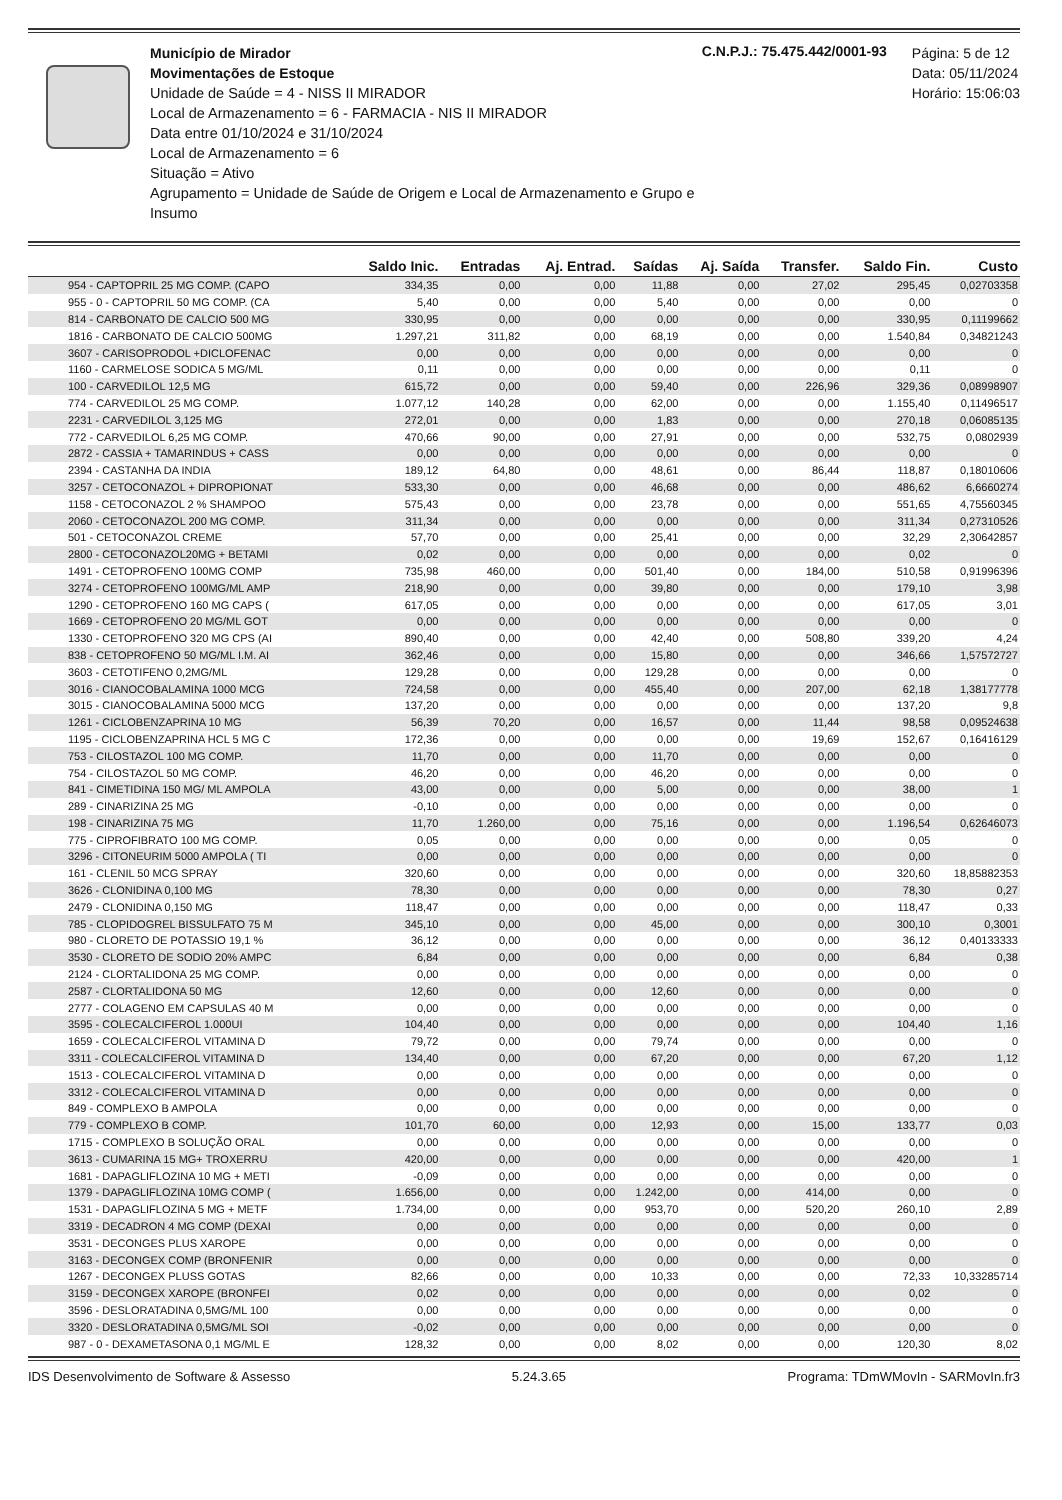Município de Mirador
Movimentações de Estoque
Unidade de Saúde = 4 - NISS II MIRADOR
Local de Armazenamento = 6 - FARMACIA - NIS II MIRADOR
Data entre 01/10/2024 e 31/10/2024
Local de Armazenamento = 6
Situação = Ativo
Agrupamento = Unidade de Saúde de Origem e Local de Armazenamento e Grupo e Insumo
C.N.P.J.: 75.475.442/0001-93
Página: 5 de 12
Data: 05/11/2024
Horário: 15:06:03
| | Saldo Inic. | Entradas | Aj. Entrad. | Saídas | Aj. Saída | Transfer. | Saldo Fin. | Custo |
| --- | --- | --- | --- | --- | --- | --- | --- | --- |
| 954 - CAPTOPRIL 25 MG COMP. (CAPO | 334,35 | 0,00 | 0,00 | 11,88 | 0,00 | 27,02 | 295,45 | 0,02703358 |
| 955 - 0 - CAPTOPRIL 50 MG COMP. (CA | 5,40 | 0,00 | 0,00 | 5,40 | 0,00 | 0,00 | 0,00 | 0 |
| 814 - CARBONATO DE CALCIO 500 MG | 330,95 | 0,00 | 0,00 | 0,00 | 0,00 | 0,00 | 330,95 | 0,11199662 |
| 1816 - CARBONATO DE CALCIO 500MG | 1.297,21 | 311,82 | 0,00 | 68,19 | 0,00 | 0,00 | 1.540,84 | 0,34821243 |
| 3607 - CARISOPRODOL +DICLOFENAC | 0,00 | 0,00 | 0,00 | 0,00 | 0,00 | 0,00 | 0,00 | 0 |
| 1160 - CARMELOSE SODICA 5 MG/ML | 0,11 | 0,00 | 0,00 | 0,00 | 0,00 | 0,00 | 0,11 | 0 |
| 100 - CARVEDILOL 12,5 MG | 615,72 | 0,00 | 0,00 | 59,40 | 0,00 | 226,96 | 329,36 | 0,08998907 |
| 774 - CARVEDILOL 25 MG COMP. | 1.077,12 | 140,28 | 0,00 | 62,00 | 0,00 | 0,00 | 1.155,40 | 0,11496517 |
| 2231 - CARVEDILOL 3,125 MG | 272,01 | 0,00 | 0,00 | 1,83 | 0,00 | 0,00 | 270,18 | 0,06085135 |
| 772 - CARVEDILOL 6,25 MG COMP. | 470,66 | 90,00 | 0,00 | 27,91 | 0,00 | 0,00 | 532,75 | 0,0802939 |
| 2872 - CASSIA + TAMARINDUS + CASS | 0,00 | 0,00 | 0,00 | 0,00 | 0,00 | 0,00 | 0,00 | 0 |
| 2394 - CASTANHA DA INDIA | 189,12 | 64,80 | 0,00 | 48,61 | 0,00 | 86,44 | 118,87 | 0,18010606 |
| 3257 - CETOCONAZOL + DIPROPIONAT | 533,30 | 0,00 | 0,00 | 46,68 | 0,00 | 0,00 | 486,62 | 6,6660274 |
| 1158 - CETOCONAZOL 2 % SHAMPOO | 575,43 | 0,00 | 0,00 | 23,78 | 0,00 | 0,00 | 551,65 | 4,75560345 |
| 2060 - CETOCONAZOL 200 MG COMP. | 311,34 | 0,00 | 0,00 | 0,00 | 0,00 | 0,00 | 311,34 | 0,27310526 |
| 501 - CETOCONAZOL CREME | 57,70 | 0,00 | 0,00 | 25,41 | 0,00 | 0,00 | 32,29 | 2,30642857 |
| 2800 - CETOCONAZOL20MG + BETAMI | 0,02 | 0,00 | 0,00 | 0,00 | 0,00 | 0,00 | 0,02 | 0 |
| 1491 - CETOPROFENO 100MG COMP | 735,98 | 460,00 | 0,00 | 501,40 | 0,00 | 184,00 | 510,58 | 0,91996396 |
| 3274 - CETOPROFENO 100MG/ML AMP | 218,90 | 0,00 | 0,00 | 39,80 | 0,00 | 0,00 | 179,10 | 3,98 |
| 1290 - CETOPROFENO 160 MG CAPS ( | 617,05 | 0,00 | 0,00 | 0,00 | 0,00 | 0,00 | 617,05 | 3,01 |
| 1669 - CETOPROFENO 20 MG/ML GOT | 0,00 | 0,00 | 0,00 | 0,00 | 0,00 | 0,00 | 0,00 | 0 |
| 1330 - CETOPROFENO 320 MG CPS (AI | 890,40 | 0,00 | 0,00 | 42,40 | 0,00 | 508,80 | 339,20 | 4,24 |
| 838 - CETOPROFENO 50 MG/ML I.M. AI | 362,46 | 0,00 | 0,00 | 15,80 | 0,00 | 0,00 | 346,66 | 1,57572727 |
| 3603 - CETOTIFENO 0,2MG/ML | 129,28 | 0,00 | 0,00 | 129,28 | 0,00 | 0,00 | 0,00 | 0 |
| 3016 - CIANOCOBALAMINA 1000 MCG | 724,58 | 0,00 | 0,00 | 455,40 | 0,00 | 207,00 | 62,18 | 1,38177778 |
| 3015 - CIANOCOBALAMINA 5000 MCG | 137,20 | 0,00 | 0,00 | 0,00 | 0,00 | 0,00 | 137,20 | 9,8 |
| 1261 - CICLOBENZAPRINA 10 MG | 56,39 | 70,20 | 0,00 | 16,57 | 0,00 | 11,44 | 98,58 | 0,09524638 |
| 1195 - CICLOBENZAPRINA HCL 5 MG C | 172,36 | 0,00 | 0,00 | 0,00 | 0,00 | 19,69 | 152,67 | 0,16416129 |
| 753 - CILOSTAZOL 100 MG COMP. | 11,70 | 0,00 | 0,00 | 11,70 | 0,00 | 0,00 | 0,00 | 0 |
| 754 - CILOSTAZOL 50 MG COMP. | 46,20 | 0,00 | 0,00 | 46,20 | 0,00 | 0,00 | 0,00 | 0 |
| 841 - CIMETIDINA 150 MG/ ML AMPOLA | 43,00 | 0,00 | 0,00 | 5,00 | 0,00 | 0,00 | 38,00 | 1 |
| 289 - CINARIZINA 25 MG | -0,10 | 0,00 | 0,00 | 0,00 | 0,00 | 0,00 | 0,00 | 0 |
| 198 - CINARIZINA 75 MG | 11,70 | 1.260,00 | 0,00 | 75,16 | 0,00 | 0,00 | 1.196,54 | 0,62646073 |
| 775 - CIPROFIBRATO 100 MG COMP. | 0,05 | 0,00 | 0,00 | 0,00 | 0,00 | 0,00 | 0,05 | 0 |
| 3296 - CITONEURIM 5000 AMPOLA ( TI | 0,00 | 0,00 | 0,00 | 0,00 | 0,00 | 0,00 | 0,00 | 0 |
| 161 - CLENIL 50 MCG SPRAY | 320,60 | 0,00 | 0,00 | 0,00 | 0,00 | 0,00 | 320,60 | 18,85882353 |
| 3626 - CLONIDINA 0,100 MG | 78,30 | 0,00 | 0,00 | 0,00 | 0,00 | 0,00 | 78,30 | 0,27 |
| 2479 - CLONIDINA 0,150 MG | 118,47 | 0,00 | 0,00 | 0,00 | 0,00 | 0,00 | 118,47 | 0,33 |
| 785 - CLOPIDOGREL BISSULFATO 75 M | 345,10 | 0,00 | 0,00 | 45,00 | 0,00 | 0,00 | 300,10 | 0,3001 |
| 980 - CLORETO DE POTASSIO 19,1 % | 36,12 | 0,00 | 0,00 | 0,00 | 0,00 | 0,00 | 36,12 | 0,40133333 |
| 3530 - CLORETO DE SODIO 20% AMPC | 6,84 | 0,00 | 0,00 | 0,00 | 0,00 | 0,00 | 6,84 | 0,38 |
| 2124 - CLORTALIDONA 25 MG COMP. | 0,00 | 0,00 | 0,00 | 0,00 | 0,00 | 0,00 | 0,00 | 0 |
| 2587 - CLORTALIDONA 50 MG | 12,60 | 0,00 | 0,00 | 12,60 | 0,00 | 0,00 | 0,00 | 0 |
| 2777 - COLAGENO EM CAPSULAS 40 M | 0,00 | 0,00 | 0,00 | 0,00 | 0,00 | 0,00 | 0,00 | 0 |
| 3595 - COLECALCIFEROL 1.000UI | 104,40 | 0,00 | 0,00 | 0,00 | 0,00 | 0,00 | 104,40 | 1,16 |
| 1659 - COLECALCIFEROL VITAMINA D | 79,72 | 0,00 | 0,00 | 79,74 | 0,00 | 0,00 | 0,00 | 0 |
| 3311 - COLECALCIFEROL VITAMINA D | 134,40 | 0,00 | 0,00 | 67,20 | 0,00 | 0,00 | 67,20 | 1,12 |
| 1513 - COLECALCIFEROL VITAMINA D | 0,00 | 0,00 | 0,00 | 0,00 | 0,00 | 0,00 | 0,00 | 0 |
| 3312 - COLECALCIFEROL VITAMINA D | 0,00 | 0,00 | 0,00 | 0,00 | 0,00 | 0,00 | 0,00 | 0 |
| 849 - COMPLEXO B AMPOLA | 0,00 | 0,00 | 0,00 | 0,00 | 0,00 | 0,00 | 0,00 | 0 |
| 779 - COMPLEXO B COMP. | 101,70 | 60,00 | 0,00 | 12,93 | 0,00 | 15,00 | 133,77 | 0,03 |
| 1715 - COMPLEXO B SOLUÇÃO ORAL | 0,00 | 0,00 | 0,00 | 0,00 | 0,00 | 0,00 | 0,00 | 0 |
| 3613 - CUMARINA 15 MG+ TROXERRU | 420,00 | 0,00 | 0,00 | 0,00 | 0,00 | 0,00 | 420,00 | 1 |
| 1681 - DAPAGLIFLOZINA 10 MG + METI | -0,09 | 0,00 | 0,00 | 0,00 | 0,00 | 0,00 | 0,00 | 0 |
| 1379 - DAPAGLIFLOZINA 10MG COMP ( | 1.656,00 | 0,00 | 0,00 | 1.242,00 | 0,00 | 414,00 | 0,00 | 0 |
| 1531 - DAPAGLIFLOZINA 5 MG + METF | 1.734,00 | 0,00 | 0,00 | 953,70 | 0,00 | 520,20 | 260,10 | 2,89 |
| 3319 - DECADRON 4 MG COMP (DEXAI | 0,00 | 0,00 | 0,00 | 0,00 | 0,00 | 0,00 | 0,00 | 0 |
| 3531 - DECONGES PLUS XAROPE | 0,00 | 0,00 | 0,00 | 0,00 | 0,00 | 0,00 | 0,00 | 0 |
| 3163 - DECONGEX COMP (BRONFENIR | 0,00 | 0,00 | 0,00 | 0,00 | 0,00 | 0,00 | 0,00 | 0 |
| 1267 - DECONGEX PLUSS GOTAS | 82,66 | 0,00 | 0,00 | 10,33 | 0,00 | 0,00 | 72,33 | 10,33285714 |
| 3159 - DECONGEX XAROPE (BRONFEI | 0,02 | 0,00 | 0,00 | 0,00 | 0,00 | 0,00 | 0,02 | 0 |
| 3596 - DESLORATADINA 0,5MG/ML 100 | 0,00 | 0,00 | 0,00 | 0,00 | 0,00 | 0,00 | 0,00 | 0 |
| 3320 - DESLORATADINA 0,5MG/ML SOI | -0,02 | 0,00 | 0,00 | 0,00 | 0,00 | 0,00 | 0,00 | 0 |
| 987 - 0 - DEXAMETASONA 0,1 MG/ML E | 128,32 | 0,00 | 0,00 | 8,02 | 0,00 | 0,00 | 120,30 | 8,02 |
IDS Desenvolvimento de Software & Assesso 5.24.3.65 Programa: TDmWMovIn - SARMovIn.fr3